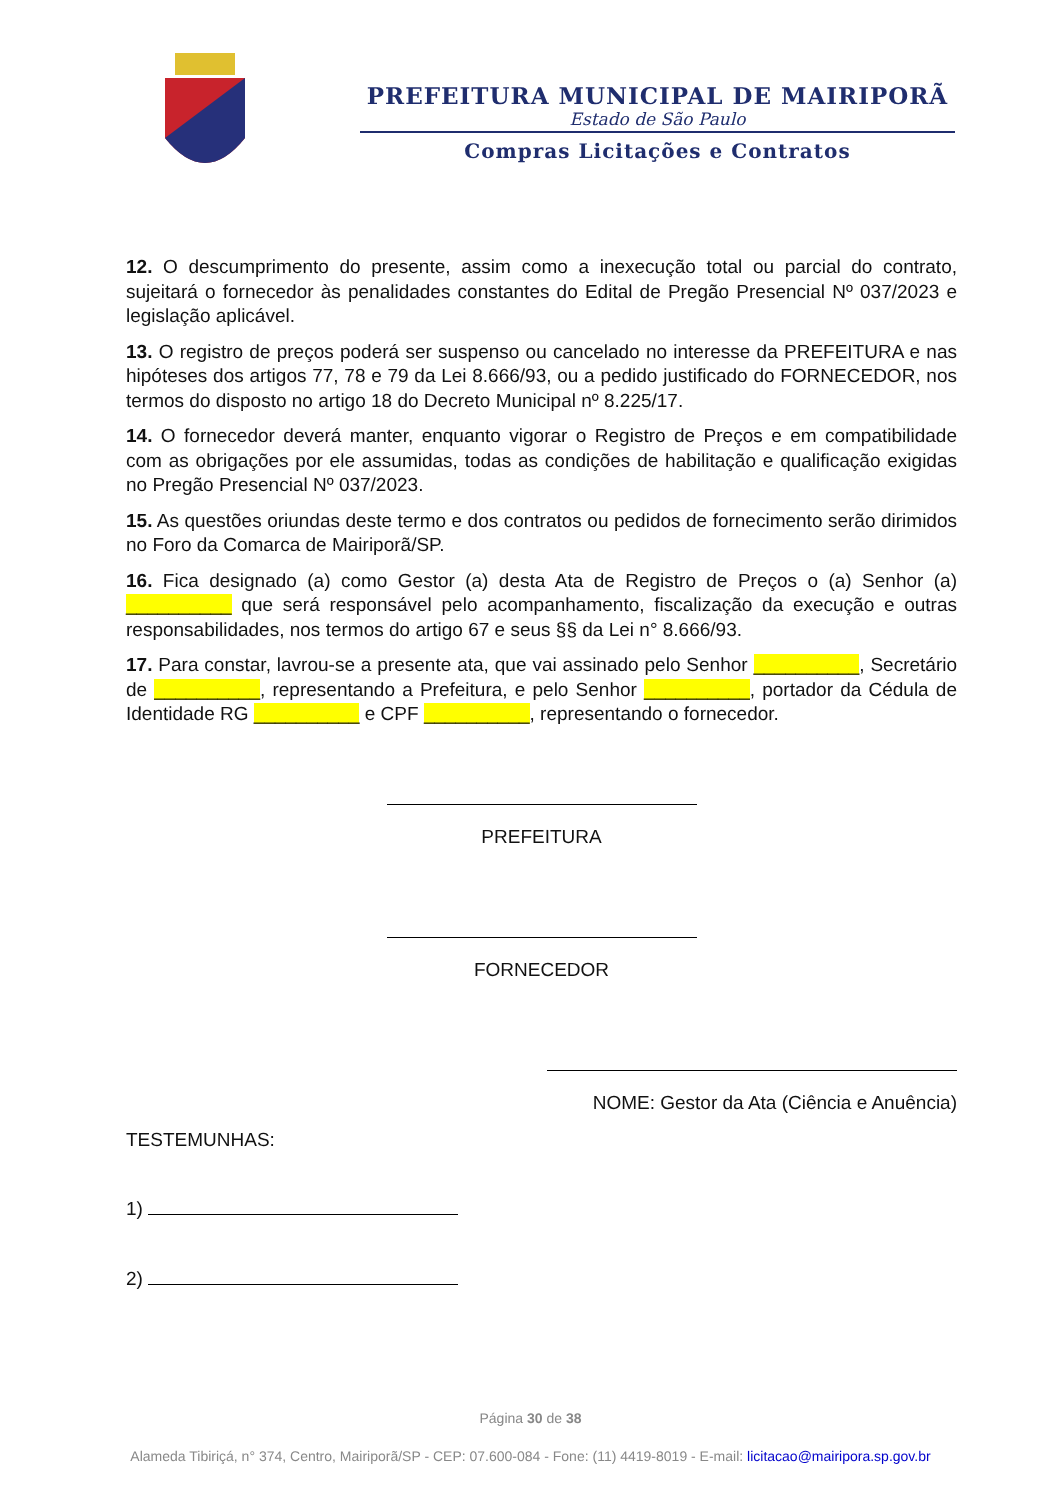PREFEITURA MUNICIPAL DE MAIRIPORÃ
Estado de São Paulo
Compras Licitações e Contratos
12. O descumprimento do presente, assim como a inexecução total ou parcial do contrato, sujeitará o fornecedor às penalidades constantes do Edital de Pregão Presencial Nº 037/2023 e legislação aplicável.
13. O registro de preços poderá ser suspenso ou cancelado no interesse da PREFEITURA e nas hipóteses dos artigos 77, 78 e 79 da Lei 8.666/93, ou a pedido justificado do FORNECEDOR, nos termos do disposto no artigo 18 do Decreto Municipal nº 8.225/17.
14. O fornecedor deverá manter, enquanto vigorar o Registro de Preços e em compatibilidade com as obrigações por ele assumidas, todas as condições de habilitação e qualificação exigidas no Pregão Presencial Nº 037/2023.
15. As questões oriundas deste termo e dos contratos ou pedidos de fornecimento serão dirimidos no Foro da Comarca de Mairiporã/SP.
16. Fica designado (a) como Gestor (a) desta Ata de Registro de Preços o (a) Senhor (a) __________ que será responsável pelo acompanhamento, fiscalização da execução e outras responsabilidades, nos termos do artigo 67 e seus §§ da Lei n° 8.666/93.
17. Para constar, lavrou-se a presente ata, que vai assinado pelo Senhor __________, Secretário de __________, representando a Prefeitura, e pelo Senhor __________, portador da Cédula de Identidade RG __________ e CPF __________, representando o fornecedor.
PREFEITURA
FORNECEDOR
NOME: Gestor da Ata (Ciência e Anuência)
TESTEMUNHAS:
1)
2)
Página 30 de 38
Alameda Tibiriçá, n° 374, Centro, Mairiporã/SP - CEP: 07.600-084 - Fone: (11) 4419-8019 - E-mail: licitacao@mairipora.sp.gov.br